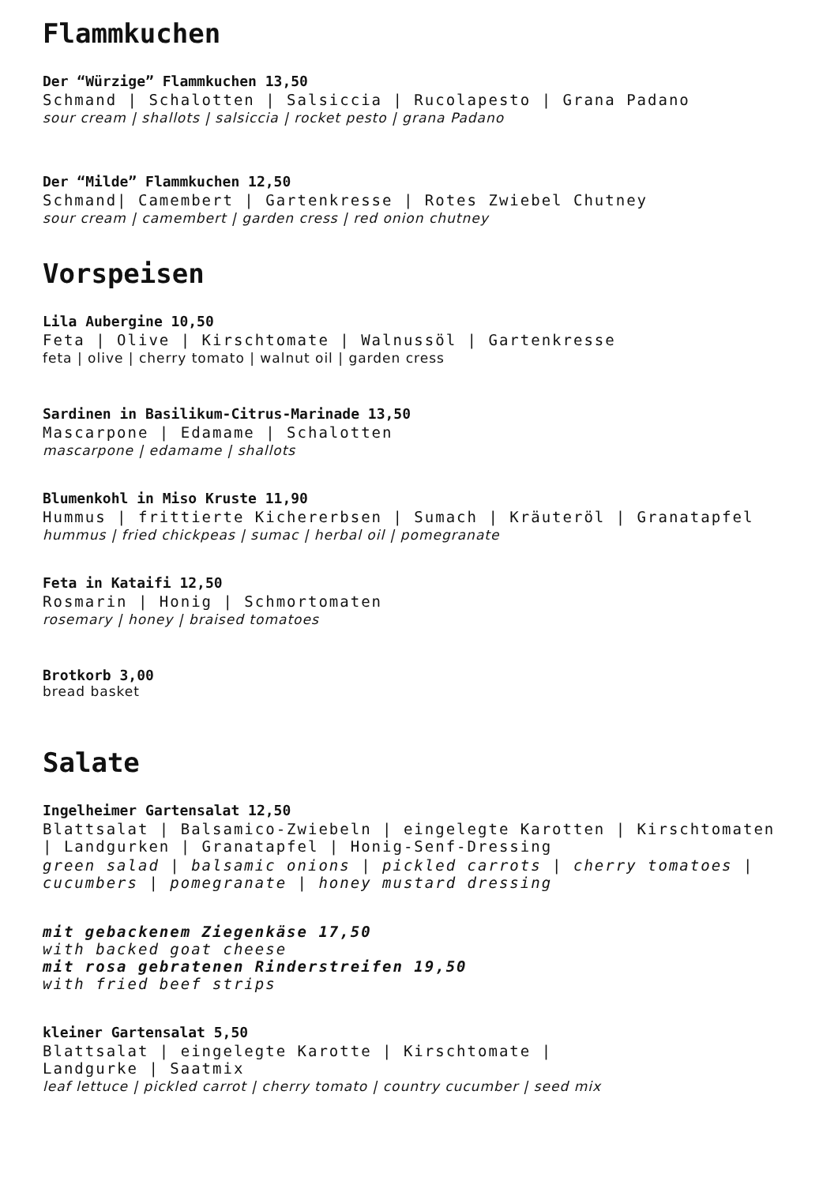Flammkuchen
Der “Würzige” Flammkuchen 13,50
Schmand | Schalotten | Salsiccia | Rucolapesto | Grana Padano
sour cream | shallots | salsiccia | rocket pesto | grana Padano
Der “Milde” Flammkuchen 12,50
Schmand| Camembert | Gartenkresse | Rotes Zwiebel Chutney
sour cream | camembert | garden cress | red onion chutney
Vorspeisen
Lila Aubergine 10,50
Feta | Olive | Kirschtomate | Walnussöl | Gartenkresse
feta | olive | cherry tomato | walnut oil | garden cress
Sardinen in Basilikum-Citrus-Marinade 13,50
Mascarpone | Edamame | Schalotten
mascarpone | edamame | shallots
Blumenkohl in Miso Kruste 11,90
Hummus | frittierte Kichererbsen | Sumach | Kräuteröl | Granatapfel
hummus | fried chickpeas | sumac | herbal oil | pomegranate
Feta in Kataifi 12,50
Rosmarin | Honig | Schmortomaten
rosemary | honey | braised tomatoes
Brotkorb 3,00
bread basket
Salate
Ingelheimer Gartensalat 12,50
Blattsalat | Balsamico-Zwiebeln | eingelegte Karotten | Kirschtomaten | Landgurken | Granatapfel | Honig-Senf-Dressing
green salad | balsamic onions | pickled carrots | cherry tomatoes | cucumbers | pomegranate | honey mustard dressing
mit gebackenem Ziegenkäse 17,50
with backed goat cheese
mit rosa gebratenen Rinderstreifen 19,50
with fried beef strips
kleiner Gartensalat 5,50
Blattsalat | eingelegte Karotte | Kirschtomate |
Landgurke | Saatmix
leaf lettuce | pickled carrot | cherry tomato | country cucumber | seed mix